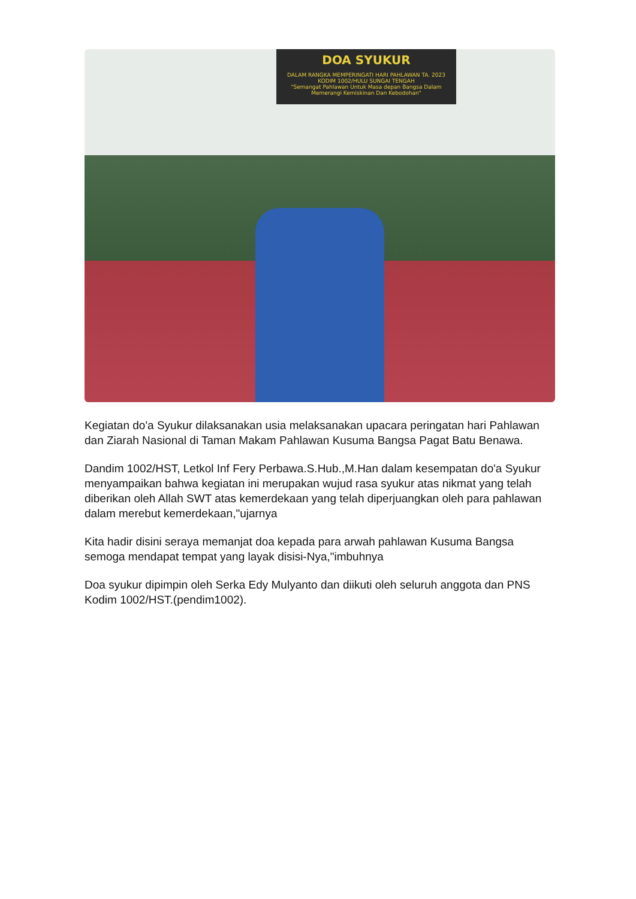DOA SYUKUR
DALAM RANGKA MEMPERINGATI HARI PAHLAWAN TA. 2023
KODIM 1002/HULU SUNGAI TENGAH
"Semangat Pahlawan Untuk Masa depan Bangsa Dalam Memerangi Kemiskinan Dan Kebodohan"
Kegiatan do'a Syukur dilaksanakan usia melaksanakan upacara peringatan hari Pahlawan dan Ziarah Nasional di Taman Makam Pahlawan Kusuma Bangsa Pagat Batu Benawa.
Dandim 1002/HST, Letkol Inf Fery Perbawa.S.Hub.,M.Han dalam kesempatan do'a Syukur menyampaikan bahwa kegiatan ini merupakan wujud rasa syukur atas nikmat yang telah diberikan oleh Allah SWT atas kemerdekaan yang telah diperjuangkan oleh para pahlawan dalam merebut kemerdekaan,"ujarnya
Kita hadir disini seraya memanjat doa kepada para arwah pahlawan Kusuma Bangsa semoga mendapat tempat yang layak disisi-Nya,"imbuhnya
Doa syukur dipimpin oleh Serka Edy Mulyanto dan diikuti oleh seluruh anggota dan PNS Kodim 1002/HST.(pendim1002).